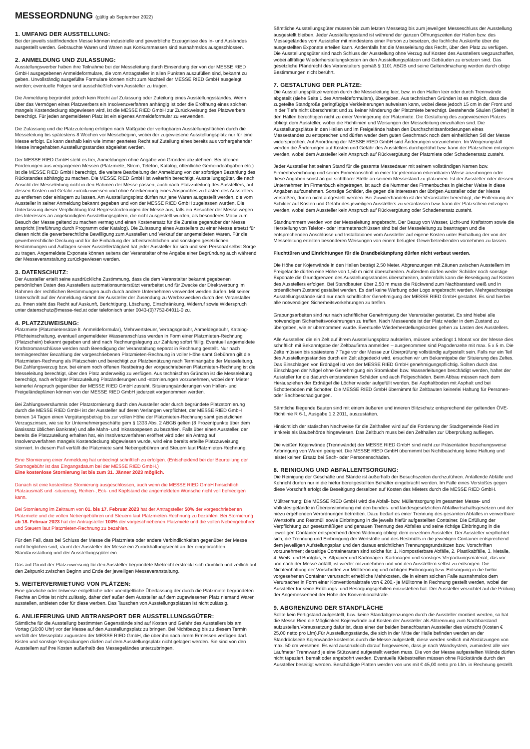MESSEORDNUNG (gültig ab September 2022)
1. UMFANG DER AUSSTELLUNG:
Bei der jeweils stattfindenden Messe können industrielle und gewerbliche Erzeugnisse des In- und Auslandes ausgestellt werden. Gebrauchte Waren und Waren aus Konkursmassen sind ausnahmslos ausgeschlossen.
2. ANMELDUNG UND ZULASSUNG:
Ausstellungswerber haben ihre Teilnahme bei der Messeleitung durch Einsendung der von der MESSE RIED GmbH ausgegebenen Anmeldeformulare, die vom Antragsteller in allen Punkten auszufüllen sind, bekannt zu geben. Unvollständig ausgefüllte Formulare können nicht zum Nachteil der MESSE RIED GmbH ausgelegt werden; eventuelle Folgen sind ausschließlich vom Aussteller zu tragen.
Die Anmeldung begründet jedoch kein Recht auf Zulassung oder Zuteilung eines Ausstellungsstandes. Wenn über das Vermögen eines Platzwerbers ein Insolvenzverfahren anhängig ist oder die Eröffnung eines solchen mangels Kostendeckung abgewiesen wird, ist die MESSE RIED GmbH zur Zurückweisung des Platzwerbers berechtigt. Für jeden angemeldeten Platz ist ein eigenes Anmeldeformular zu verwenden.
Die Zulassung und die Platzzuteilung erfolgen nach Maßgabe der verfügbaren Ausstellungsflächen durch die Messeleitung bis spätestens 8 Wochen vor Messebeginn, wobei der zugewiesene Ausstellungsplatz nur für eine Messe erfolgt. Es kann deshalb kein wie immer geartetes Recht auf Zuteilung eines bereits aus vorhergehender Messe innegehabten Ausstellungsstandes abgeleitet werden.
Der MESSE RIED GmbH steht es frei, Anmeldungen ohne Angabe von Gründen abzulehnen. Bei offenen Forderungen aus vergangenen Messen (Platzmiete, Strom, Telefon, Katalog, öffentliche Gemeindeabgaben etc.) ist die MESSE RIED GmbH berechtigt, die weitere Bearbeitung der Anmeldung von der sofortigen Bezahlung des Rückstandes abhängig zu machen. Die MESSE RIED GmbH ist weiterhin berechtigt, Ausstellungsgüter, die nach Ansicht der Messeleitung nicht in den Rahmen der Messe passen, auch nach Platzzuteilung des Ausstellers, auf dessen Kosten und Gefahr zurückzuweisen und ohne Anerkennung eines Anspruches zu Lasten des Ausstellers zu entfernen oder einlagern zu lassen. Am Ausstellungsplatz dürfen nur jene Waren ausgestellt werden, die vom Aussteller in seiner Anmeldung bekannt gegeben und von der MESSE RIED GmbH zugelassen wurden. Die Unterlassung dieser Verpflichtung löst Regressforderungen der Messe aus, falls ein Besucher der Messe wegen des Interesses an angekündigten Ausstellungsgütern, die nicht ausgestellt wurden, als besonderes Motiv zum Besuch der Messe geltend zu machen vermag und einen Kostenersatz für die Zureise gegenüber der Messe anspricht (Irreführung durch Programm oder Katalog). Die Zulassung eines Ausstellers zu einer Messe ersetzt für diesen nicht die gewerberechtliche Bewilligung zum Ausstellen und Verkauf der angemeldeten Waren. Für die gewerberechtliche Deckung und für die Einhaltung der arbeitsrechtlichen und sonstigen gesetzlichen Bestimmungen und Auflagen seiner Ausstellertätigkeit hat jeder Aussteller für sich und sein Personal selbst Sorge zu tragen. Angemeldete Exponate können seitens der Veranstalter ohne Angabe einer Begründung auch während der Messeveranstaltung zurückgewiesen werden.
3. DATENSCHUTZ:
Der Aussteller erteilt seine ausdrückliche Zustimmung, dass die dem Veranstalter bekannt gegebenen persönlichen Daten des Ausstellers automationsunterstützt verarbeitet und für Zwecke der Direktwerbung im Rahmen der rechtlichen Bestimmungen auch durch andere Unternehmen verwendet werden dürfen. Mit seiner Unterschrift auf der Anmeldung stimmt der Aussteller der Zusendung zu Werbezwecken durch den Veranstalter zu. Ihnen steht das Recht auf Auskunft, Berichtigung, Löschung, Einschränkung, Widerruf sowie Widerspruch unter datenschutz@messe-ried.at oder telefonisch unter 0043-(0)7752-84011-0 zu.
4. PLATZZUWEISUNG:
Platzmiete (Platzmietensätze lt. Anmeldeformular), Mehrwertsteuer, Vertragsgebühr, Anmeldegebühr, Katalog-Pflichteinschaltung, eventuell angemeldeter Wasseranschluss werden in Form einer Platzmieten-Rechnung (Platzschein) bekannt gegeben und sind nach Rechnungslegung zur Zahlung sofort fällig. Eventuell angemeldete Kraftstromanschlüsse werden nach Beendigung der Veranstaltung separat in Rechnung gestellt. Nur nach termingerechter Bezahlung der vorgeschriebenen Platzmieten-Rechnung in voller Höhe samt Gebühren gilt die Platzmieten-Rechnung als Platzschein und berechtigt zur Platzbenützung nach Terminangabe der Messeleitung. Bei Zahlungsverzug bzw. bei einem noch offenen Restbetrag der vorgeschriebenen Platzmieten-Rechnung ist die Messeleitung berechtigt, über den Platz anderweitig zu verfügen. Aus technischen Gründen ist die Messeleitung berechtigt, nach erfolgter Platzzuteilung Platzänderungen und -stornierungen vorzunehmen, wobei dem Mieter keinerlei Anspruch gegenüber der MESSE RIED GmbH zusteht. Situierungsänderungen von Hallen- und Freigeländeplänen können von der MESSE RIED GmbH jederzeit vorgenommen werden.
Bei Zahlungsversäumnis oder Platzstornierung durch den Aussteller oder durch begründete Platzstornierung durch die MESSE RIED GmbH ist der Aussteller auf deren Verlangen verpflichtet, der MESSE RIED GmbH binnen 14 Tagen einen Vergütungsbetrag bis zur vollen Höhe der Platzmieten-Rechnung samt gesetzlichen Verzugszinsen, wie sie für Unternehmergeschäfte gem § 1333 Abs. 2 ABGB gelten (8 Prozentpunkte über dem Basissatz üblichen Bankrate) und alle Mahn- und Inkassospesen zu bezahlen. Falls über einen Aussteller, der bereits die Platzzuteilung erhalten hat, ein Insolvenzverfahren eröffnet wird oder ein Antrag auf Insolvenzverfahren mangels Kostendeckung abgewiesen wurde, wird eine bereits erteilte Platzzuweisung storniert. In diesem Fall verfällt die Platzmiete samt Nebengebühren und Steuern laut Platzmieten-Rechnung.
Eine Stornierung einer Anmeldung hat unbedingt schriftlich zu erfolgen. (Entscheidend bei der Beurteilung der Stornogebühr ist das Eingangsdatum bei der MESSE RIED GmbH.)
Eine kostenlose Stornierung ist bis zum 31. Jänner 2023 möglich.
Danach ist eine kostenlose Stornierung ausgeschlossen, auch wenn die MESSE RIED GmbH hinsichtlich Platzausmaß und -situierung, Reihen-, Eck- und Kopfstand die angemeldeten Wünsche nicht voll befriedigen kann.
Bei Stornierung im Zeitraum von 01. bis 17. Februar 2023 hat der Antragsteller 50% der vorgeschriebenen Platzmiete und die vollen Nebengebühren und Steuern laut Platzmieten-Rechnung zu bezahlen. Bei Stornierung ab 18. Februar 2023 hat der Antragsteller 100% der vorgeschriebenen Platzmiete und die vollen Nebengebühren und Steuern laut Platzmieten-Rechnung zu bezahlen.
Für den Fall, dass bei Schluss der Messe die Platzmiete oder andere Verbindlichkeiten gegenüber der Messe nicht beglichen sind, räumt der Aussteller der Messe ein Zurückhaltungsrecht an der eingebrachten Standausstattung und der Ausstellungsgüter ein.
Das auf Grund der Platzzuweisung für den Aussteller begründete Mietrecht erstreckt sich räumlich und zeitlich auf den Zeitpunkt zwischen Beginn und Ende der jeweiligen Messeveranstaltung.
5. WEITERVERMIETUNG VON PLÄTZEN:
Eine gänzliche oder teilweise entgeltliche oder unentgeltliche Überlassung der durch die Platzmiete begründeten Rechte an Dritte ist nicht zulässig, daher darf außer dem Aussteller auf dem zugewiesenen Platz niemand Waren ausstellen, anbieten oder für diese werben. Das Tauschen von Ausstellungsplätzen ist nicht zulässig.
6. ANLIEFERUNG UND ABTRANSPORT DER AUSSTELLUNGSGÜTER:
Sämtliche für die Ausstellung bestimmten Gegenstände sind auf Kosten und Gefahr des Ausstellers bis am Vortag (16:00 Uhr) vor der Messe auf den Ausstellungsplatz zu bringen. Bei Nichtbezug bis zu diesem Termin verfällt der Messeplatz zugunsten der MESSE RIED GmbH, die über ihn nach ihrem Ermessen verfügen darf. Kisten und sonstige Verpackungen dürfen auf dem Ausstellungsplatz nicht gelagert werden. Sie sind von den Ausstellern auf ihre Kosten außerhalb des Messegeländes unterzubringen.
Sämtliche Ausstellungsgüter müssen bis zum letzten Messetag bis zum jeweilgen Messeschluss der Ausstellung ausgestellt bleiben. Jeder Ausstellungsstand ist während der ganzen Öffnungszeiten der Hallen bzw. des Messegeländes vom Aussteller mit mindestens einer Person zu besetzen, die fachliche Auskünfte über die ausgestellten Exponate erteilen kann. Andernfalls hat die Messeleitung das Recht, über den Platz zu verfügen. Die Ausstellungsgüter sind nach Schluss der Ausstellung ohne Verzug auf Kosten des Ausstellers wegzuschaffen, wobei allfällige Wiederherstellungskosten an den Ausstellungsplätzen und Gebäuden zu ersetzen sind. Das gesetzliche Pfandrecht des Veranstalters gemäß § 1101 ABGB und seine Geltendmachung werden durch obige Bestimmungen nicht berührt.
7. GESTALTUNG DER PLÄTZE:
Die Ausstellungsplätze werden durch die Messeleitung leer, bzw. in den Hallen leer oder durch Trennwände abgeteilt (siehe Seite 1 des Anmeldeformulars), übergeben. Aus technischen Gründen ist es möglich, dass die zugeteilte Standgröße geringfügige Verkleinerungen aufweisen kann, wobei diese jedoch 15 cm in der Front und in der Tiefe nicht überschreitet und zu keiner Minderung der Platzmiete berechtigt. Bestehende Säulen (Steher) in den Hallen berechtigen nicht zu einer Verringerung der Platzmiete. Die Gestaltung des zugewiesenen Platzes obliegt dem Aussteller, wobei die Richtlinien und Weisungen der Messeleitung einzuhalten sind. Die Ausstellungsplätze in den Hallen und im Freigelände haben den Durchschnittsanforderungen eines Messestandes zu entsprechen und dürfen weder dem guten Geschmack noch dem einheitlichen Stil der Messe widersprechen. Auf Anordnung der MESSE RIED GmbH sind Änderungen vorzunehmen. Im Weigerungsfall werden die Änderungen auf Kosten und Gefahr des Ausstellers durchgeführt bzw. kann der Platzschein entzogen werden, wobei dem Aussteller kein Anspruch auf Rückvergütung der Platzmiete oder Schadenersatz zusteht.
Jeder Aussteller hat seinen Stand für die gesamte Messedauer mit seinem vollständigen Namen bzw. Firmenbezeichnung und seiner Firmenanschrift in einer für jedermann erkennbaren Weise anzubringen oder diese Angaben sonst an gut sichtbarer Stelle an seinem Messestand zu platzieren. Ist der Aussteller oder dessen Unternehmen im Firmenbuch eingetragen, ist auch die Nummer des Firmenbuches in gleicher Weise in diese Angaben aufzunehmen. Sonstige Schilder, die gegen die Interessen der übrigen Aussteller oder der Messe verstoßen, dürfen nicht aufgestellt werden. Bei Zuwiderhandeln ist der Veranstalter berechtigt, die Entfernung der Schilder auf Kosten und Gefahr des jeweiligen Ausstellers zu veranlassen bzw. kann der Platzschein entzogen werden, wobei dem Aussteller kein Anspruch auf Rückvergütung oder Schadenersatz zusteht.
Standnummern werden von der Messeleitung angebracht. Der Bezug von Wasser, Licht-und Kraftstrom sowie die Herstellung von Telefon- oder Internetanschlüssen sind bei der Messeleitung zu beantragen und die entsprechenden Anschlüsse und Installationen vom Aussteller auf eigene Kosten unter Einhaltung der von der Messeleitung erteilten besonderen Weisungen von einem befugten Gewerbetreibenden vornehmen zu lassen.
Fluchttüren und Einrichtungen für die Brandbekämpfung dürfen nicht verbaut werden.
Die Höhe der Kojenwände in den Hallen beträgt 2,50 Meter. Abgrenzungen mit Zäunen zwischen Ausstellern im Freigelände dürfen eine Höhe von 1,50 m nicht überschreiten. Außerdem dürfen weder Schilder noch sonstige Exponate die Grundgrenzen des Ausstellungsstandes überschreiten, andernfalls kann die Beseitigung auf Kosten des Ausstellers erfolgen. Bei Standbauten über 2,50 m muss die Rückwand zum Nachbarstand weiß und in ordentlichem Zustand gestaltet werden. Es darf keine Werbung oder Logo angebracht werden. Mehrgeschossige Ausstellungsstände sind nur nach schriftlicher Genehmigung der MESSE RIED GmbH gestattet. Es sind hierbei alle notwendigen Sicherheitsvorkehrungen zu treffen.
Grabungsarbeiten sind nur nach schriftlicher Genehmigung der Veranstalter gestattet. Es sind hiebei alle notwendigen Sicherheitsvorkehrungen zu treffen. Nach Messeende ist der Platz wieder in dem Zustand zu übergeben, wie er übernommen wurde. Eventuelle Wiederherstellungskosten gehen zu Lasten des Ausstellers.
Alle Aussteller, die ein Zelt auf ihrem Ausstellungsplatz aufstellen, müssen unbedingt 1 Monat vor der Messe dies schriftlich mit Bekanntgabe der Zeltbaufirma anmelden – ausgenommen sind Pagodenzelte mit max. 5 x 5 m. Die Zelte müssen bis spätestens 7 Tage vor der Messe zur Überprüfung vollständig aufgestellt sein. Falls nur ein Teil des Ausstellungsstandes durch ein Zelt abgedeckt wird, ersuchen wir um Bekanntgabe der Situierung des Zeltes.
Das Einschlagen von Erdnägel ist von der MESSE RIED GmbH genehmigungspflichtig. Sollten durch das Einschlagen der Nägel ohne Genehmigung ein Stromkabel bzw. Wasserleitungen beschädigt werden, haftet der Aussteller für die dadurch entstandenen Schäden und auch Folgeschäden. Beim Abbau müssen nach dem Herausziehen der Erdnägel die Löcher wieder aufgefüllt werden. Bei Asphaltboden mit Asphalt und bei Schotterböden mit Schotter. Die MESSE RIED GmbH übernimmt für Zeltbauten keinerlei Haftung für Personen- oder Sachbeschädigungen.
Sämtliche fliegende Bauten sind mit einem äußeren und inneren Blitzschutz entsprechend der geltenden ÖVE-Richtlinie R 6-1, Ausgabe 1.2.2011, auszustatten.
Hinsichtlich der statischen Nachweise für die Zelthallen wird auf die Forderung der Stadtgemeinde Ried im Innkreis als Baubehörde hingewiesen. Das Zeltbuch muss bei den Zelthallen zur Überprüfung aufliegen.
Die weißen Kojenwände (Trennwände) der MESSE RIED GmbH sind nicht zur Präsentation beziehungsweise Anbringung von Waren geeignet. Die MESSE RIED GmbH übernimmt bei Nichtbeachtung keine Haftung und leistet keinen Ersatz bei Sach- oder Personenschäden.
8. REINIGUNG UND ABFALLENTSORGUNG:
Die Reinigung der Geschäfte und Stände ist außerhalb der Besuchszeiten durchzuführen. Anfallende Abfälle und Kehricht dürfen nur in die hiefür bereitgestellten Behälter eingebracht werden. Im Falle eines Verstoßes gegen diese Vorschrift erfolgt die Beseitigung derselben auf Kosten des Mieters durch die MESSE RIED GmbH.
Mülltrennung: Die MESSE RIED GmbH wird die Abfall- bzw. Müllentsorgung im gesamten Messe- und Volksfestgelände in Übereinstimmung mit den bundes- und landesgesetzlichen Abfallwirtschaftsgesetzen und der hiezu ergehenden Verordnungen betreiben. Dazu bedarf es einer Trennung des gesamten Abfalles in verwertbare Wertstoffe und Restmüll sowie Einbringung in die jeweils hiefür aufgestellten Container. Die Erfüllung der Verpflichtung zur gesetzmäßigen und genauen Trennung des Abfalles und seine richtige Einbringung in die jeweiligen Container entsprechend deren Widmung obliegt dem einzelnen Aussteller. Der Aussteller verpflichtet sich, die Trennung und Einbringung der Wertstoffe und des Restmülls in die jeweiligen Container entsprechend dem jeweiligen Aufstellungsplan und den daraus ersichtlichen Trennungsgrundsätzen bzw. Vorschriften vorzunehmen; derzeitige Containerarten sind solche für: 1. Kompostierbare Abfälle, 2. Plastikabfälle, 3. Metalle, 4. Weiß- und Buntglas, 5. Altpapier und Kartonagen. Kartonagen und sonstiges Verpackungsmaterial, das vor und nach der Messe anfällt, ist wieder mitzunehmen und von den Ausstellern selbst zu entsorgen. Die Nichteinhaltung der Vorschriften zur Mülltrennung und richtigen Einbringung bzw. Entsorgung in die hiefür vorgesehenen Container verursacht erhebliche Mehrkosten, die in einem solchen Falle ausnahmslos dem Verursacher in Form einer Konventionalstrafe von € 200,- je Mülltonne in Rechnung gestellt werden, wobei der Aussteller für seine Erfüllungs- und Besorgungsgehilfen einzustehen hat. Der Aussteller verzichtet auf die Prüfung der Angemessenheit der Höhe der Konventionalstrafe.
9. ABGRENZUNG DER STANDFLÄCHE
Sollte kein Fertigstand aufgestellt, bzw. keine Standabgrenzungen durch die Aussteller montiert werden, so hat die Messe Ried die Möglichkeit Kojenwände auf Kosten der Aussteller als Abtrennung zum Nachbarstand aufzustellen.Voraussetzung dafür ist, dass einer der beiden benachbarten Aussteller dies wünscht (Kosten € 25,00 netto pro Lfm).Für Ausstellungsstände, die sich in der Mitte der Halle befinden werden an der Standrückseite Kojenwände kostenlos durch die Messe aufgestellt, diese werden seitlich mit Abstützungen von max. 50 cm versehen. Es wird ausdrücklich darauf hingewiesen, dass je nach Wandsystem, zumindest alle vier Laufmeter Trennwand je eine Stützwand aufgestellt werden muss. Die von der Messe aufgestellten Wände dürfen nicht tapeziert, bemalt oder angebohrt werden. Eventuelle Klebestreifen müssen ohne Rückstände durch den Aussteller beseitigt werden. Beschädigte Platten werden von uns mit € 45,00 netto pro Lfm. in Rechnung gestellt.